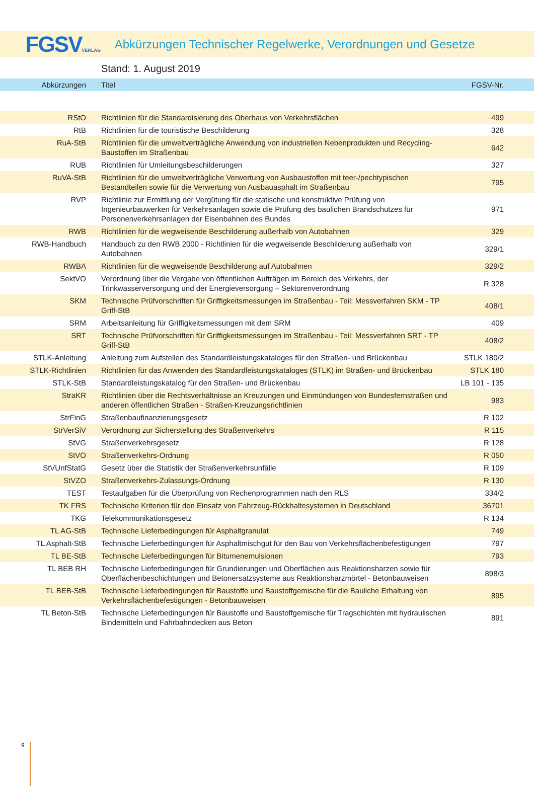FGSVVERLAG
Abkürzungen Technischer Regelwerke, Verordnungen und Gesetze
Stand: 1. August 2019
| Abkürzungen | Titel | FGSV-Nr. | |
| --- | --- | --- | --- |
| RStO | Richtlinien für die Standardisierung des Oberbaus von Verkehrsflächen | 499 | |
| RtB | Richtlinien für die touristische Beschilderung | 328 | |
| RuA-StB | Richtlinien für die umweltverträgliche Anwendung von industriellen Nebenprodukten und Recycling-Baustoffen im Straßenbau | 642 | |
| RUB | Richtlinien für Umleitungsbeschilderungen | 327 | |
| RuVA-StB | Richtlinien für die umweltverträgliche Verwertung von Ausbaustoffen mit teer-/pechtypischen Bestandteilen sowie für die Verwertung von Ausbauasphalt im Straßenbau | 795 | |
| RVP | Richtlinie zur Ermittlung der Vergütung für die statische und konstruktive Prüfung von Ingenieurbauwerken für Verkehrsanlagen sowie die Prüfung des baulichen Brandschutzes für Personenverkehrsanlagen der Eisenbahnen des Bundes | 971 | |
| RWB | Richtlinien für die wegweisende Beschilderung außerhalb von Autobahnen | 329 | |
| RWB-Handbuch | Handbuch zu den RWB 2000 - Richtlinien für die wegweisende Beschilderung außerhalb von Autobahnen | 329/1 | |
| RWBA | Richtlinien für die wegweisende Beschilderung auf Autobahnen | 329/2 | |
| SektVO | Verordnung über die Vergabe von öffentlichen Aufträgen im Bereich des Verkehrs, der Trinkwasserversorgung und der Energieversorgung – Sektorenverordnung | R 328 | |
| SKM | Technische Prüfvorschriften für Griffigkeitsmessungen im Straßenbau - Teil: Messverfahren SKM - TP Griff-StB | 408/1 | |
| SRM | Arbeitsanleitung für Griffigkeitsmessungen mit dem SRM | 409 | |
| SRT | Technische Prüfvorschriften für Griffigkeitsmessungen im Straßenbau - Teil: Messverfahren SRT - TP Griff-StB | 408/2 | |
| STLK-Anleitung | Anleitung zum Aufstellen des Standardleistungskataloges für den Straßen- und Brückenbau | STLK 180/2 | |
| STLK-Richtlinien | Richtlinien für das Anwenden des Standardleistungskataloges (STLK) im Straßen- und Brückenbau | STLK 180 | |
| STLK-StB | Standardleistungskatalog für den Straßen- und Brückenbau | LB 101 - 135 | |
| StraKR | Richtlinien über die Rechtsverhältnisse an Kreuzungen und Einmündungen von Bundesfernstraßen und anderen öffentlichen Straßen - Straßen-Kreuzungsrichtlinien | 983 | |
| StrFinG | Straßenbaufinanzierungsgesetz | R 102 | |
| StrVerSiV | Verordnung zur Sicherstellung des Straßenverkehrs | R 115 | |
| StVG | Straßenverkehrsgesetz | R 128 | |
| StVO | Straßenverkehrs-Ordnung | R 050 | |
| StVUnfStatG | Gesetz über die Statistik der Straßenverkehrsunfälle | R 109 | |
| StVZO | Straßenverkehrs-Zulassungs-Ordnung | R 130 | |
| TEST | Testaufgaben für die Überprüfung von Rechenprogrammen nach den RLS | 334/2 | |
| TK FRS | Technische Kriterien für den Einsatz von Fahrzeug-Rückhaltesystemen in Deutschland | 36701 | |
| TKG | Telekommunikationsgesetz | R 134 | |
| TL AG-StB | Technische Lieferbedingungen für Asphaltgranulat | 749 | |
| TL Asphalt-StB | Technische Lieferbedingungen für Asphaltmischgut für den Bau von Verkehrsflächenbefestigungen | 797 | |
| TL BE-StB | Technische Lieferbedingungen für Bitumenemulsionen | 793 | |
| TL BEB RH | Technische Lieferbedingungen für Grundierungen und Oberflächen aus Reaktionsharzen sowie für Oberflächenbeschichtungen und Betonersatzsysteme aus Reaktionsharzmörtel - Betonbauweisen | 898/3 | |
| TL BEB-StB | Technische Lieferbedingungen für Baustoffe und Baustoffgemische für die Bauliche Erhaltung von Verkehrsflächenbefestigungen - Betonbauweisen | 895 | |
| TL Beton-StB | Technische Lieferbedingungen für Baustoffe und Baustoffgemische für Tragschichten mit hydraulischen Bindemitteln und Fahrbahndecken aus Beton | 891 | |
9